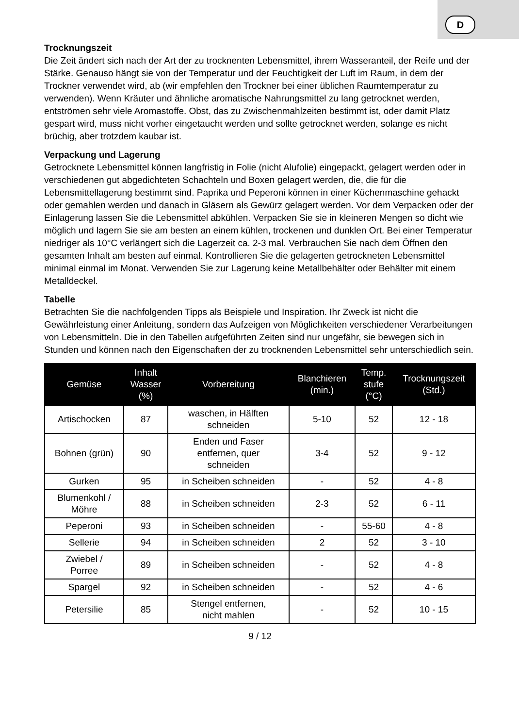D
Trocknungszeit
Die Zeit ändert sich nach der Art der zu trocknenten Lebensmittel, ihrem Wasseranteil, der Reife und der Stärke. Genauso hängt sie von der Temperatur und der Feuchtigkeit der Luft im Raum, in dem der Trockner verwendet wird, ab (wir empfehlen den Trockner bei einer üblichen Raumtemperatur zu verwenden). Wenn Kräuter und ähnliche aromatische Nahrungsmittel zu lang getrocknet werden, entströmen sehr viele Aromastoffe. Obst, das zu Zwischenmahlzeiten bestimmt ist, oder damit Platz gespart wird, muss nicht vorher eingetaucht werden und sollte getrocknet werden, solange es nicht brüchig, aber trotzdem kaubar ist.
Verpackung und Lagerung
Getrocknete Lebensmittel können langfristig in Folie (nicht Alufolie) eingepackt, gelagert werden oder in verschiedenen gut abgedichteten Schachteln und Boxen gelagert werden, die, die für die Lebensmittellagerung bestimmt sind. Paprika und Peperoni können in einer Küchenmaschine gehackt oder gemahlen werden und danach in Gläsern als Gewürz gelagert werden. Vor dem Verpacken oder der Einlagerung lassen Sie die Lebensmittel abkühlen. Verpacken Sie sie in kleineren Mengen so dicht wie möglich und lagern Sie sie am besten an einem kühlen, trockenen und dunklen Ort. Bei einer Temperatur niedriger als 10°C verlängert sich die Lagerzeit ca. 2-3 mal. Verbrauchen Sie nach dem Öffnen den gesamten Inhalt am besten auf einmal. Kontrollieren Sie die gelagerten getrockneten Lebensmittel minimal einmal im Monat. Verwenden Sie zur Lagerung keine Metallbehälter oder Behälter mit einem Metalldeckel.
Tabelle
Betrachten Sie die nachfolgenden Tipps als Beispiele und Inspiration. Ihr Zweck ist nicht die Gewährleistung einer Anleitung, sondern das Aufzeigen von Möglichkeiten verschiedener Verarbeitungen von Lebensmitteln. Die in den Tabellen aufgeführten Zeiten sind nur ungefähr, sie bewegen sich in Stunden und können nach den Eigenschaften der zu trocknenden Lebensmittel sehr unterschiedlich sein.
| Gemüse | Inhalt Wasser (%) | Vorbereitung | Blanchieren (min.) | Temp. stufe (°C) | Trocknungszeit (Std.) |
| --- | --- | --- | --- | --- | --- |
| Artischocken | 87 | waschen, in Hälften schneiden | 5-10 | 52 | 12 - 18 |
| Bohnen (grün) | 90 | Enden und Faser entfernen, quer schneiden | 3-4 | 52 | 9 - 12 |
| Gurken | 95 | in Scheiben schneiden | - | 52 | 4 - 8 |
| Blumenkohl / Möhre | 88 | in Scheiben schneiden | 2-3 | 52 | 6 - 11 |
| Peperoni | 93 | in Scheiben schneiden | - | 55-60 | 4 - 8 |
| Sellerie | 94 | in Scheiben schneiden | 2 | 52 | 3 - 10 |
| Zwiebel / Porree | 89 | in Scheiben schneiden | - | 52 | 4 - 8 |
| Spargel | 92 | in Scheiben schneiden | - | 52 | 4 - 6 |
| Petersilie | 85 | Stengel entfernen, nicht mahlen | - | 52 | 10 - 15 |
9 / 12